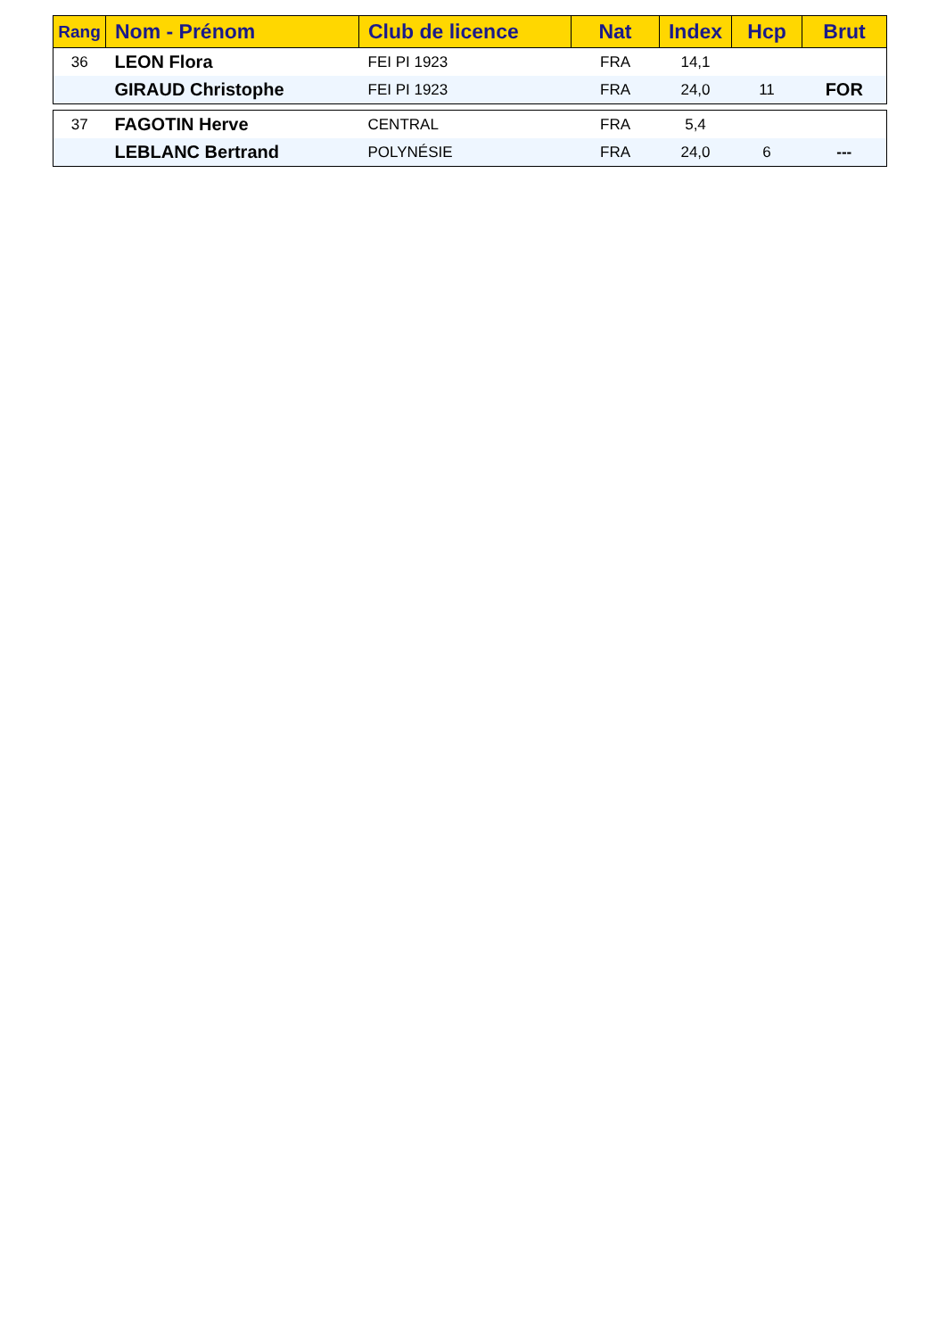| Rang | Nom - Prénom | Club de licence | Nat | Index | Hcp | Brut |
| --- | --- | --- | --- | --- | --- | --- |
| 36 | LEON Flora | FEI PI 1923 | FRA | 14,1 | | |
| | GIRAUD Christophe | FEI PI 1923 | FRA | 24,0 | 11 | FOR |
| 37 | FAGOTIN Herve | CENTRAL | FRA | 5,4 | | |
| | LEBLANC Bertrand | POLYNÉSIE | FRA | 24,0 | 6 | --- |